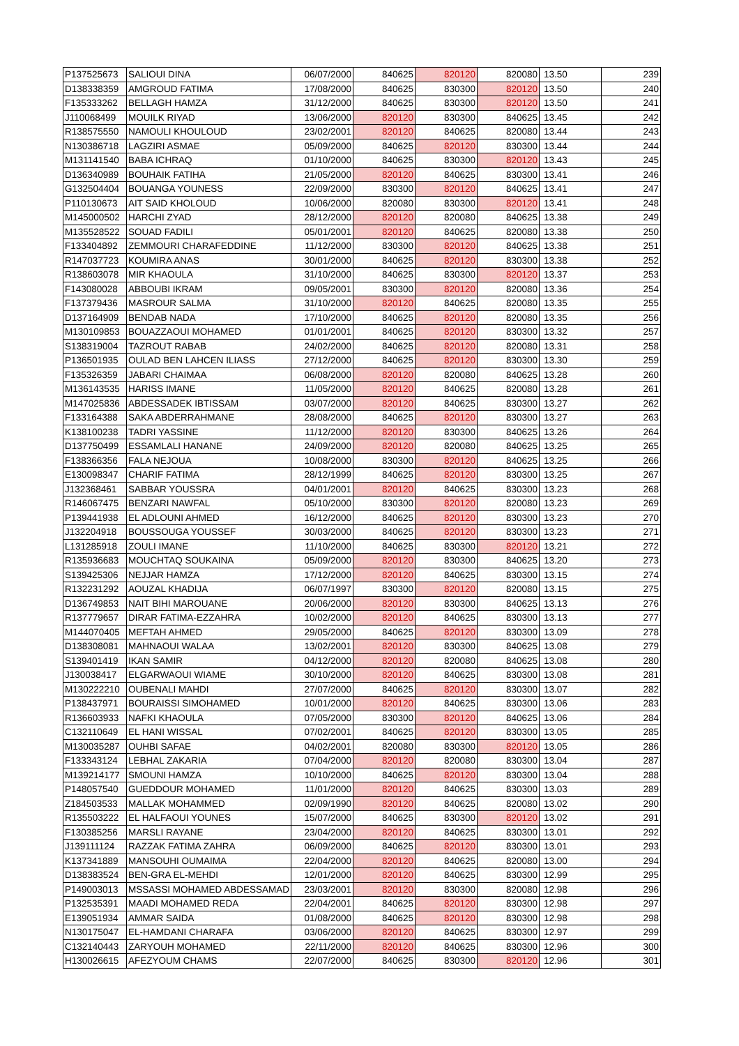| P137525673 | SALIOUI DINA | 06/07/2000 | 840625 | 820120 | 820080 | 13.50 | 239 |
| D138338359 | AMGROUD FATIMA | 17/08/2000 | 840625 | 830300 | 820120 | 13.50 | 240 |
| F135333262 | BELLAGH HAMZA | 31/12/2000 | 840625 | 830300 | 820120 | 13.50 | 241 |
| J110068499 | MOUILK RIYAD | 13/06/2000 | 820120 | 830300 | 840625 | 13.45 | 242 |
| R138575550 | NAMOULI KHOULOUD | 23/02/2001 | 820120 | 840625 | 820080 | 13.44 | 243 |
| N130386718 | LAGZIRI ASMAE | 05/09/2000 | 840625 | 820120 | 830300 | 13.44 | 244 |
| M131141540 | BABA ICHRAQ | 01/10/2000 | 840625 | 830300 | 820120 | 13.43 | 245 |
| D136340989 | BOUHAIK FATIHA | 21/05/2000 | 820120 | 840625 | 830300 | 13.41 | 246 |
| G132504404 | BOUANGA YOUNESS | 22/09/2000 | 830300 | 820120 | 840625 | 13.41 | 247 |
| P110130673 | AIT SAID KHOLOUD | 10/06/2000 | 820080 | 830300 | 820120 | 13.41 | 248 |
| M145000502 | HARCHI ZYAD | 28/12/2000 | 820120 | 820080 | 840625 | 13.38 | 249 |
| M135528522 | SOUAD FADILI | 05/01/2001 | 820120 | 840625 | 820080 | 13.38 | 250 |
| F133404892 | ZEMMOURI CHARAFEDDINE | 11/12/2000 | 830300 | 820120 | 840625 | 13.38 | 251 |
| R147037723 | KOUMIRA ANAS | 30/01/2000 | 840625 | 820120 | 830300 | 13.38 | 252 |
| R138603078 | MIR KHAOULA | 31/10/2000 | 840625 | 830300 | 820120 | 13.37 | 253 |
| F143080028 | ABBOUBI IKRAM | 09/05/2001 | 830300 | 820120 | 820080 | 13.36 | 254 |
| F137379436 | MASROUR SALMA | 31/10/2000 | 820120 | 840625 | 820080 | 13.35 | 255 |
| D137164909 | BENDAB NADA | 17/10/2000 | 840625 | 820120 | 820080 | 13.35 | 256 |
| M130109853 | BOUAZZAOUI MOHAMED | 01/01/2001 | 840625 | 820120 | 830300 | 13.32 | 257 |
| S138319004 | TAZROUT RABAB | 24/02/2000 | 840625 | 820120 | 820080 | 13.31 | 258 |
| P136501935 | OULAD BEN LAHCEN ILIASS | 27/12/2000 | 840625 | 820120 | 830300 | 13.30 | 259 |
| F135326359 | JABARI CHAIMAA | 06/08/2000 | 820120 | 820080 | 840625 | 13.28 | 260 |
| M136143535 | HARISS IMANE | 11/05/2000 | 820120 | 840625 | 820080 | 13.28 | 261 |
| M147025836 | ABDESSADEK IBTISSAM | 03/07/2000 | 820120 | 840625 | 830300 | 13.27 | 262 |
| F133164388 | SAKA ABDERRAHMANE | 28/08/2000 | 840625 | 820120 | 830300 | 13.27 | 263 |
| K138100238 | TADRI YASSINE | 11/12/2000 | 820120 | 830300 | 840625 | 13.26 | 264 |
| D137750499 | ESSAMLALI HANANE | 24/09/2000 | 820120 | 820080 | 840625 | 13.25 | 265 |
| F138366356 | FALA NEJOUA | 10/08/2000 | 830300 | 820120 | 840625 | 13.25 | 266 |
| E130098347 | CHARIF FATIMA | 28/12/1999 | 840625 | 820120 | 830300 | 13.25 | 267 |
| J132368461 | SABBAR YOUSSRA | 04/01/2001 | 820120 | 840625 | 830300 | 13.23 | 268 |
| R146067475 | BENZARI NAWFAL | 05/10/2000 | 830300 | 820120 | 820080 | 13.23 | 269 |
| P139441938 | EL ADLOUNI AHMED | 16/12/2000 | 840625 | 820120 | 830300 | 13.23 | 270 |
| J132204918 | BOUSSOUGA YOUSSEF | 30/03/2000 | 840625 | 820120 | 830300 | 13.23 | 271 |
| L131285918 | ZOULI IMANE | 11/10/2000 | 840625 | 830300 | 820120 | 13.21 | 272 |
| R135936683 | MOUCHTAQ SOUKAINA | 05/09/2000 | 820120 | 830300 | 840625 | 13.20 | 273 |
| S139425306 | NEJJAR HAMZA | 17/12/2000 | 820120 | 840625 | 830300 | 13.15 | 274 |
| R132231292 | AOUZAL KHADIJA | 06/07/1997 | 830300 | 820120 | 820080 | 13.15 | 275 |
| D136749853 | NAIT BIHI MAROUANE | 20/06/2000 | 820120 | 830300 | 840625 | 13.13 | 276 |
| R137779657 | DIRAR FATIMA-EZZAHRA | 10/02/2000 | 820120 | 840625 | 830300 | 13.13 | 277 |
| M144070405 | MEFTAH AHMED | 29/05/2000 | 840625 | 820120 | 830300 | 13.09 | 278 |
| D138308081 | MAHNAOUI WALAA | 13/02/2001 | 820120 | 830300 | 840625 | 13.08 | 279 |
| S139401419 | IKAN SAMIR | 04/12/2000 | 820120 | 820080 | 840625 | 13.08 | 280 |
| J130038417 | ELGARWAOUI WIAME | 30/10/2000 | 820120 | 840625 | 830300 | 13.08 | 281 |
| M130222210 | OUBENALI MAHDI | 27/07/2000 | 840625 | 820120 | 830300 | 13.07 | 282 |
| P138437971 | BOURAISSI SIMOHAMED | 10/01/2000 | 820120 | 840625 | 830300 | 13.06 | 283 |
| R136603933 | NAFKI KHAOULA | 07/05/2000 | 830300 | 820120 | 840625 | 13.06 | 284 |
| C132110649 | EL HANI WISSAL | 07/02/2001 | 840625 | 820120 | 830300 | 13.05 | 285 |
| M130035287 | OUHBI SAFAE | 04/02/2001 | 820080 | 830300 | 820120 | 13.05 | 286 |
| F133343124 | LEBHAL ZAKARIA | 07/04/2000 | 820120 | 820080 | 830300 | 13.04 | 287 |
| M139214177 | SMOUNI HAMZA | 10/10/2000 | 840625 | 820120 | 830300 | 13.04 | 288 |
| P148057540 | GUEDDOUR MOHAMED | 11/01/2000 | 820120 | 840625 | 830300 | 13.03 | 289 |
| Z184503533 | MALLAK MOHAMMED | 02/09/1990 | 820120 | 840625 | 820080 | 13.02 | 290 |
| R135503222 | EL HALFAOUI YOUNES | 15/07/2000 | 840625 | 830300 | 820120 | 13.02 | 291 |
| F130385256 | MARSLI RAYANE | 23/04/2000 | 820120 | 840625 | 830300 | 13.01 | 292 |
| J139111124 | RAZZAK FATIMA ZAHRA | 06/09/2000 | 840625 | 820120 | 830300 | 13.01 | 293 |
| K137341889 | MANSOUHI OUMAIMA | 22/04/2000 | 820120 | 840625 | 820080 | 13.00 | 294 |
| D138383524 | BEN-GRA EL-MEHDI | 12/01/2000 | 820120 | 840625 | 830300 | 12.99 | 295 |
| P149003013 | MSSASSI MOHAMED ABDESSAMAD | 23/03/2001 | 820120 | 830300 | 820080 | 12.98 | 296 |
| P132535391 | MAADI MOHAMED REDA | 22/04/2001 | 840625 | 820120 | 830300 | 12.98 | 297 |
| E139051934 | AMMAR SAIDA | 01/08/2000 | 840625 | 820120 | 830300 | 12.98 | 298 |
| N130175047 | EL-HAMDANI CHARAFA | 03/06/2000 | 820120 | 840625 | 830300 | 12.97 | 299 |
| C132140443 | ZARYOUH MOHAMED | 22/11/2000 | 820120 | 840625 | 830300 | 12.96 | 300 |
| H130026615 | AFEZYOUM CHAMS | 22/07/2000 | 840625 | 830300 | 820120 | 12.96 | 301 |